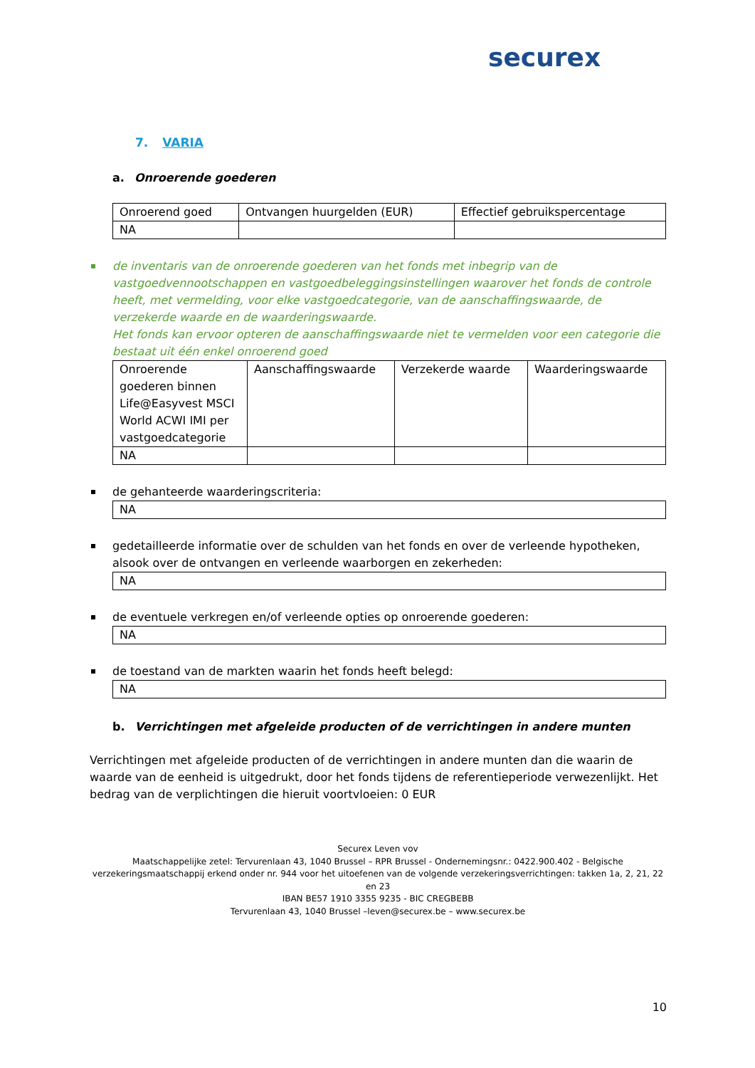securex
7. VARIA
a. Onroerende goederen
| Onroerend goed | Ontvangen huurgelden (EUR) | Effectief gebruikspercentage |
| NA | | |
de inventaris van de onroerende goederen van het fonds met inbegrip van de vastgoedvennootschappen en vastgoedbeleggingsinstellingen waarover het fonds de controle heeft, met vermelding, voor elke vastgoedcategorie, van de aanschaffingswaarde, de verzekerde waarde en de waarderingswaarde.
Het fonds kan ervoor opteren de aanschaffingswaarde niet te vermelden voor een categorie die bestaat uit één enkel onroerend goed
| Onroerende goederen binnen Life@Easyvest MSCI World ACWI IMI per vastgoedcategorie | Aanschaffingswaarde | Verzekerde waarde | Waarderingswaarde |
| NA | | | |
de gehanteerde waarderingscriteria:
| NA |
gedetailleerde informatie over de schulden van het fonds en over de verleende hypotheken, alsook over de ontvangen en verleende waarborgen en zekerheden:
| NA |
de eventuele verkregen en/of verleende opties op onroerende goederen:
| NA |
de toestand van de markten waarin het fonds heeft belegd:
| NA |
b. Verrichtingen met afgeleide producten of de verrichtingen in andere munten
Verrichtingen met afgeleide producten of de verrichtingen in andere munten dan die waarin de waarde van de eenheid is uitgedrukt, door het fonds tijdens de referentieperiode verwezenlijkt. Het bedrag van de verplichtingen die hieruit voortvloeien: 0 EUR
Securex Leven vov
Maatschappelijke zetel: Tervurenlaan 43, 1040 Brussel – RPR Brussel - Ondernemingsnr.: 0422.900.402 - Belgische verzekeringsmaatschappij erkend onder nr. 944 voor het uitoefenen van de volgende verzekeringsverrichtingen: takken 1a, 2, 21, 22 en 23
IBAN BE57 1910 3355 9235 - BIC CREGBEBB
Tervurenlaan 43, 1040 Brussel –leven@securex.be – www.securex.be
10